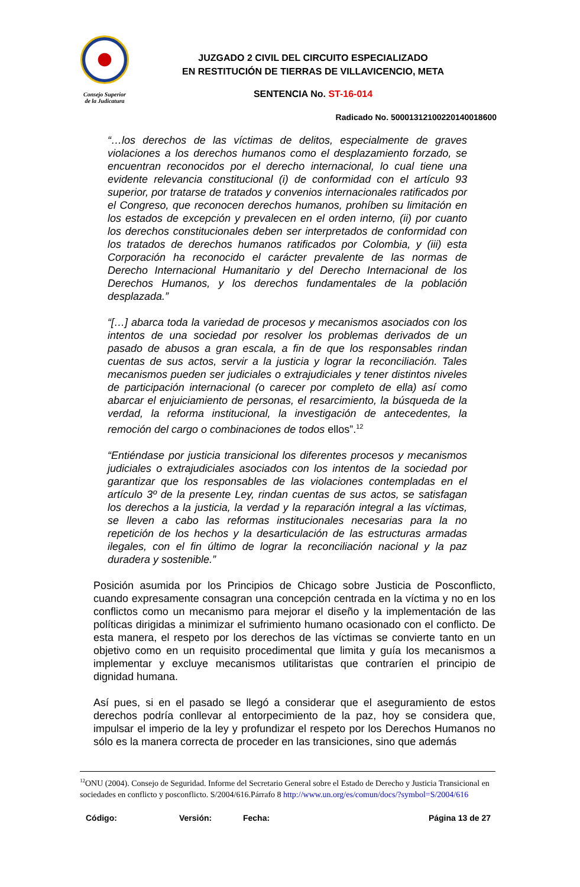Consejo Superior
de la Judicatura
JUZGADO 2 CIVIL DEL CIRCUITO ESPECIALIZADO
EN RESTITUCIÓN DE TIERRAS DE VILLAVICENCIO, META
SENTENCIA No. ST-16-014
Radicado No. 50001312100220140018600
“…los derechos de las víctimas de delitos, especialmente de graves violaciones a los derechos humanos como el desplazamiento forzado, se encuentran reconocidos por el derecho internacional, lo cual tiene una evidente relevancia constitucional (i) de conformidad con el artículo 93 superior, por tratarse de tratados y convenios internacionales ratificados por el Congreso, que reconocen derechos humanos, prohíben su limitación en los estados de excepción y prevalecen en el orden interno, (ii) por cuanto los derechos constitucionales deben ser interpretados de conformidad con los tratados de derechos humanos ratificados por Colombia, y (iii) esta Corporación ha reconocido el carácter prevalente de las normas de Derecho Internacional Humanitario y del Derecho Internacional de los Derechos Humanos, y los derechos fundamentales de la población desplazada.”
“[…] abarca toda la variedad de procesos y mecanismos asociados con los intentos de una sociedad por resolver los problemas derivados de un pasado de abusos a gran escala, a fin de que los responsables rindan cuentas de sus actos, servir a la justicia y lograr la reconciliación. Tales mecanismos pueden ser judiciales o extrajudiciales y tener distintos niveles de participación internacional (o carecer por completo de ella) así como abarcar el enjuiciamiento de personas, el resarcimiento, la búsqueda de la verdad, la reforma institucional, la investigación de antecedentes, la remoción del cargo o combinaciones de todos ellos”.<sup>12</sup>
“Entiéndase por justicia transicional los diferentes procesos y mecanismos judiciales o extrajudiciales asociados con los intentos de la sociedad por garantizar que los responsables de las violaciones contempladas en el artículo 3º de la presente Ley, rindan cuentas de sus actos, se satisfagan los derechos a la justicia, la verdad y la reparación integral a las víctimas, se lleven a cabo las reformas institucionales necesarias para la no repetición de los hechos y la desarticulación de las estructuras armadas ilegales, con el fin último de lograr la reconciliación nacional y la paz duradera y sostenible.”
Posición asumida por los Principios de Chicago sobre Justicia de Posconflicto, cuando expresamente consagran una concepción centrada en la víctima y no en los conflictos como un mecanismo para mejorar el diseño y la implementación de las políticas dirigidas a minimizar el sufrimiento humano ocasionado con el conflicto. De esta manera, el respeto por los derechos de las víctimas se convierte tanto en un objetivo como en un requisito procedimental que limita y guía los mecanismos a implementar y excluye mecanismos utilitaristas que contraríen el principio de dignidad humana.
Así pues, si en el pasado se llegó a considerar que el aseguramiento de estos derechos podría conllevar al entorpecimiento de la paz, hoy se considera que, impulsar el imperio de la ley y profundizar el respeto por los Derechos Humanos no sólo es la manera correcta de proceder en las transiciones, sino que además
<sup>12</sup>ONU (2004). Consejo de Seguridad. Informe del Secretario General sobre el Estado de Derecho y Justicia Transicional en sociedades en conflicto y posconflicto. S/2004/616.Párrafo 8 http://www.un.org/es/comun/docs/?symbol=S/2004/616
Código: Versión: Fecha: Página 13 de 27